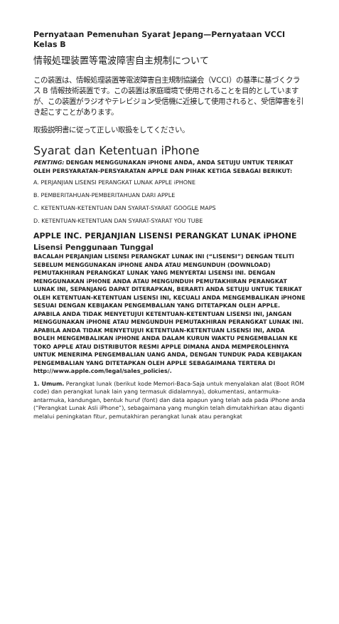Pernyataan Pemenuhan Syarat Jepang—Pernyataan VCCI Kelas B
情報処理装置等電波障害自主規制について
この装置は、情報処理装置等電波障害自主規制協議会（VCCI）の基準に基づくクラス B 情報技術装置です。この装置は家庭環境で使用されることを目的としていますが、この装置がラジオやテレビジョン受信機に近接して使用されると、受信障害を引き起こすことがあります。
取扱説明書に従って正しい取扱をしてください。
Syarat dan Ketentuan iPhone
PENTING: DENGAN MENGGUNAKAN iPHONE ANDA, ANDA SETUJU UNTUK TERIKAT OLEH PERSYARATAN-PERSYARATAN APPLE DAN PIHAK KETIGA SEBAGAI BERIKUT:
A. PERJANJIAN LISENSI PERANGKAT LUNAK APPLE iPHONE
B. PEMBERITAHUAN-PEMBERITAHUAN DARI APPLE
C. KETENTUAN-KETENTUAN DAN SYARAT-SYARAT GOOGLE MAPS
D. KETENTUAN-KETENTUAN DAN SYARAT-SYARAT YOU TUBE
APPLE INC. PERJANJIAN LISENSI PERANGKAT LUNAK iPHONE
Lisensi Penggunaan Tunggal
BACALAH PERJANJIAN LISENSI PERANGKAT LUNAK INI (“LISENSI”) DENGAN TELITI SEBELUM MENGGUNAKAN iPHONE ANDA ATAU MENGUNDUH (DOWNLOAD) PEMUTAKHIRAN PERANGKAT LUNAK YANG MENYERTAI LISENSI INI. DENGAN MENGGUNAKAN iPHONE ANDA ATAU MENGUNDUH PEMUTAKHIRAN PERANGKAT LUNAK INI, SEPANJANG DAPAT DITERAPKAN, BERARTI ANDA SETUJU UNTUK TERIKAT OLEH KETENTUAN-KETENTUAN LISENSI INI, KECUALI ANDA MENGEMBALIKAN iPHONE SESUAI DENGAN KEBIJAKAN PENGEMBALIAN YANG DITETAPKAN OLEH APPLE. APABILA ANDA TIDAK MENYETUJUI KETENTUAN-KETENTUAN LISENSI INI, JANGAN MENGGUNAKAN iPHONE ATAU MENGUNDUH PEMUTAKHIRAN PERANGKAT LUNAK INI. APABILA ANDA TIDAK MENYETUJUI KETENTUAN-KETENTUAN LISENSI INI, ANDA BOLEH MENGEMBALIKAN iPHONE ANDA DALAM KURUN WAKTU PENGEMBALIAN KE TOKO APPLE ATAU DISTRIBUTOR RESMI APPLE DIMANA ANDA MEMPEROLEHNYA UNTUK MENERIMA PENGEMBALIAN UANG ANDA, DENGAN TUNDUK PADA KEBIJAKAN PENGEMBALIAN YANG DITETAPKAN OLEH APPLE SEBAGAIMANA TERTERA DI http://www.apple.com/legal/sales_policies/.
1. Umum. Perangkat lunak (berikut kode Memori-Baca-Saja untuk menyalakan alat (Boot ROM code) dan perangkat lunak lain yang termasuk didalamnya), dokumentasi, antarmuka-antarmuka, kandungan, bentuk huruf (font) dan data apapun yang telah ada pada iPhone anda (“Perangkat Lunak Asli iPhone”), sebagaimana yang mungkin telah dimutakhirkan atau diganti melalui peningkatan fitur, pemutakhiran perangkat lunak atau perangkat